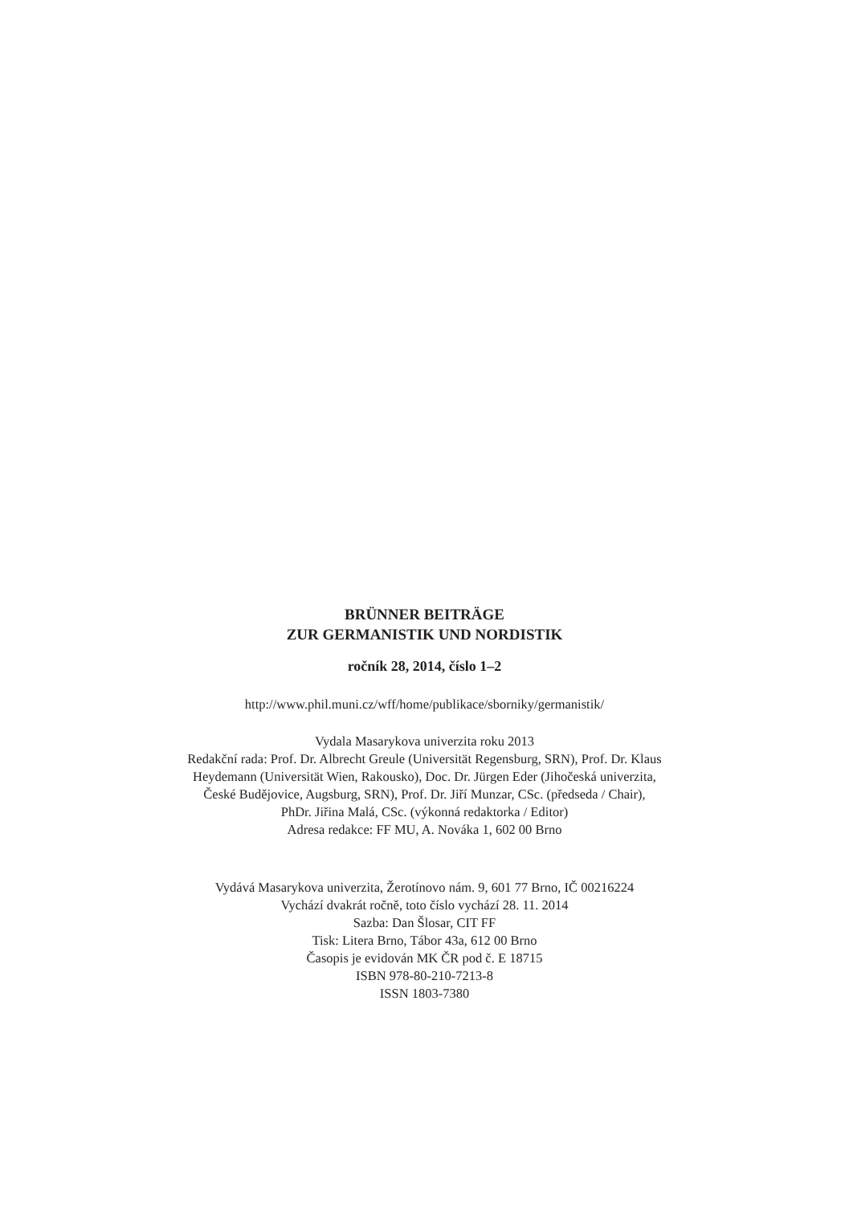BRÜNNER BEITRÄGE
ZUR GERMANISTIK UND NORDISTIK
ročník 28, 2014, číslo 1–2
http://www.phil.muni.cz/wff/home/publikace/sborniky/germanistik/
Vydala Masarykova univerzita roku 2013
Redakční rada: Prof. Dr. Albrecht Greule (Universität Regensburg, SRN), Prof. Dr. Klaus
Heydemann (Universität Wien, Rakousko), Doc. Dr. Jürgen Eder (Jihočeská univerzita,
České Budějovice, Augsburg, SRN), Prof. Dr. Jiří Munzar, CSc. (předseda / Chair),
PhDr. Jiřina Malá, CSc. (výkonná redaktorka / Editor)
Adresa redakce: FF MU, A. Nováka 1, 602 00 Brno
Vydává Masarykova univerzita, Žerotínovo nám. 9, 601 77 Brno, IČ 00216224
Vychází dvakrát ročně, toto číslo vychází 28. 11. 2014
Sazba: Dan Šlosar, CIT FF
Tisk: Litera Brno, Tábor 43a, 612 00 Brno
Časopis je evidován MK ČR pod č. E 18715
ISBN 978-80-210-7213-8
ISSN 1803-7380